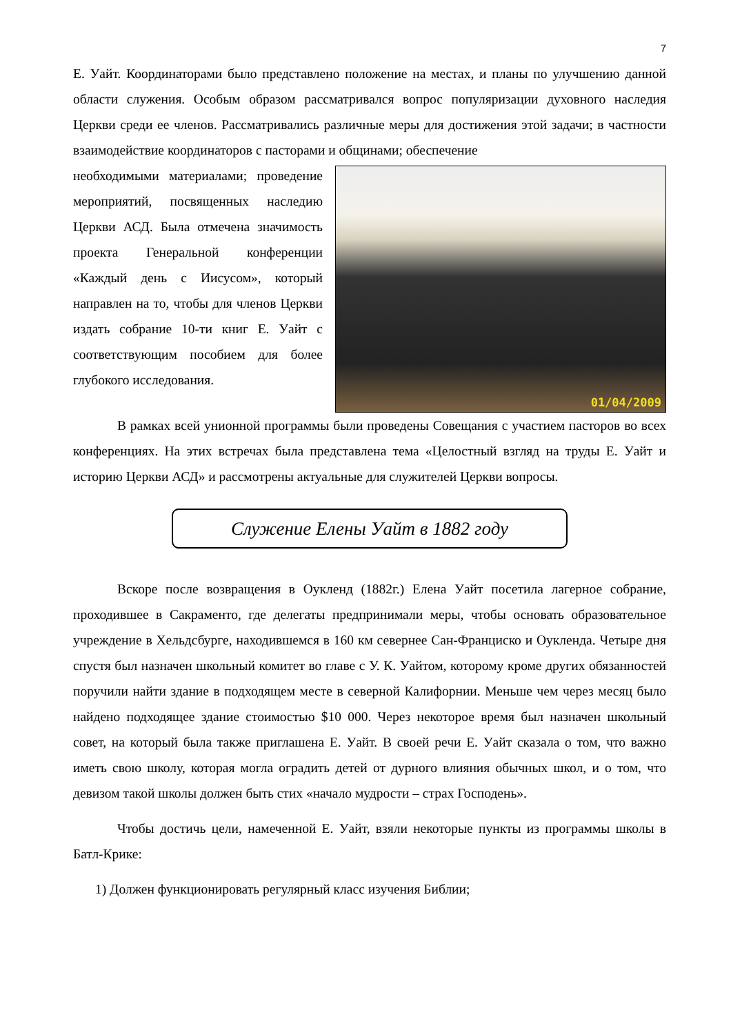7
Е. Уайт. Координаторами было представлено положение на местах, и планы по улучшению данной области служения. Особым образом рассматривался вопрос популяризации духовного наследия Церкви среди ее членов. Рассматривались различные меры для достижения этой задачи; в частности взаимодействие координаторов с пасторами и общинами; обеспечение
необходимыми материалами; проведение мероприятий, посвященных наследию Церкви АСД. Была отмечена значимость проекта Генеральной конференции «Каждый день с Иисусом», который направлен на то, чтобы для членов Церкви издать собрание 10-ти книг Е. Уайт с соответствующим пособием для более глубокого исследования.
01/04/2009
В рамках всей унионной программы были проведены Совещания с участием пасторов во всех конференциях. На этих встречах была представлена тема «Целостный взгляд на труды Е. Уайт и историю Церкви АСД» и рассмотрены актуальные для служителей Церкви вопросы.
Служение Елены Уайт в 1882 году
Вскоре после возвращения в Оукленд (1882г.) Елена Уайт посетила лагерное собрание, проходившее в Сакраменто, где делегаты предпринимали меры, чтобы основать образовательное учреждение в Хельдсбурге, находившемся в 160 км севернее Сан-Франциско и Оукленда. Четыре дня спустя был назначен школьный комитет во главе с У. К. Уайтом, которому кроме других обязанностей поручили найти здание в подходящем месте в северной Калифорнии. Меньше чем через месяц было найдено подходящее здание стоимостью $10 000. Через некоторое время был назначен школьный совет, на который была также приглашена Е. Уайт. В своей речи Е. Уайт сказала о том, что важно иметь свою школу, которая могла оградить детей от дурного влияния обычных школ, и о том, что девизом такой школы должен быть стих «начало мудрости – страх Господень».
Чтобы достичь цели, намеченной Е. Уайт, взяли некоторые пункты из программы школы в Батл-Крике:
1) Должен функционировать регулярный класс изучения Библии;